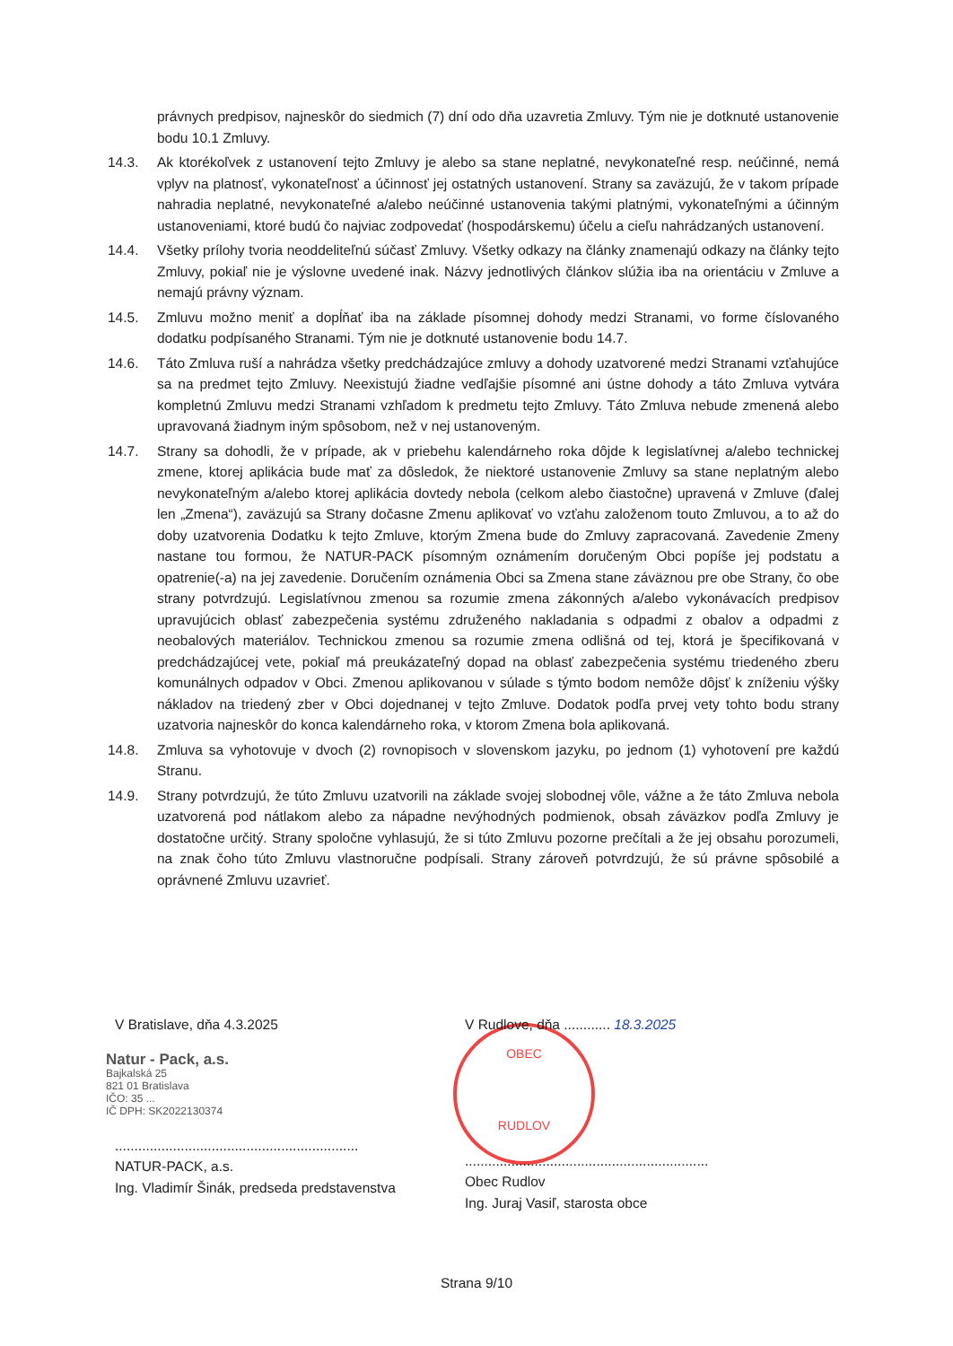právnych predpisov, najneskôr do siedmich (7) dní odo dňa uzavretia Zmluvy. Tým nie je dotknuté ustanovenie bodu 10.1 Zmluvy.
14.3. Ak ktorékoľvek z ustanovení tejto Zmluvy je alebo sa stane neplatné, nevykonateľné resp. neúčinné, nemá vplyv na platnosť, vykonateľnosť a účinnosť jej ostatných ustanovení. Strany sa zaväzujú, že v takom prípade nahradia neplatné, nevykonateľné a/alebo neúčinné ustanovenia takými platnými, vykonateľnými a účinným ustanoveniami, ktoré budú čo najviac zodpovedať (hospodárskemu) účelu a cieľu nahrádzaných ustanovení.
14.4. Všetky prílohy tvoria neoddeliteľnú súčasť Zmluvy. Všetky odkazy na články znamenajú odkazy na články tejto Zmluvy, pokiaľ nie je výslovne uvedené inak. Názvy jednotlivých článkov slúžia iba na orientáciu v Zmluve a nemajú právny význam.
14.5. Zmluvu možno meniť a dopĺňať iba na základe písomnej dohody medzi Stranami, vo forme číslovaného dodatku podpísaného Stranami. Tým nie je dotknuté ustanovenie bodu 14.7.
14.6. Táto Zmluva ruší a nahrádza všetky predchádzajúce zmluvy a dohody uzatvorené medzi Stranami vzťahujúce sa na predmet tejto Zmluvy. Neexistujú žiadne vedľajšie písomné ani ústne dohody a táto Zmluva vytvára kompletnú Zmluvu medzi Stranami vzhľadom k predmetu tejto Zmluvy. Táto Zmluva nebude zmenená alebo upravovaná žiadnym iným spôsobom, než v nej ustanoveným.
14.7. Strany sa dohodli, že v prípade, ak v priebehu kalendárneho roka dôjde k legislatívnej a/alebo technickej zmene, ktorej aplikácia bude mať za dôsledok, že niektoré ustanovenie Zmluvy sa stane neplatným alebo nevykonateľným a/alebo ktorej aplikácia dovtedy nebola (celkom alebo čiastočne) upravená v Zmluve (ďalej len „Zmena“), zaväzujú sa Strany dočasne Zmenu aplikovať vo vzťahu založenom touto Zmluvou, a to až do doby uzatvorenia Dodatku k tejto Zmluve, ktorým Zmena bude do Zmluvy zapracovaná. Zavedenie Zmeny nastane tou formou, že NATUR-PACK písomným oznámením doručeným Obci popíše jej podstatu a opatrenie(-a) na jej zavedenie. Doručením oznámenia Obci sa Zmena stane záväznou pre obe Strany, čo obe strany potvrdzujú. Legislatívnou zmenou sa rozumie zmena zákonných a/alebo vykonávacích predpisov upravujúcich oblasť zabezpečenia systému združeného nakladania s odpadmi z obalov a odpadmi z neobalových materiálov. Technickou zmenou sa rozumie zmena odlišná od tej, ktorá je špecifikovaná v predchádzajúcej vete, pokiaľ má preukázateľný dopad na oblasť zabezpečenia systému triedeného zberu komunálnych odpadov v Obci. Zmenou aplikovanou v súlade s týmto bodom nemôže dôjsť k zníženiu výšky nákladov na triedený zber v Obci dojednanej v tejto Zmluve. Dodatok podľa prvej vety tohto bodu strany uzatvoria najneskôr do konca kalendárneho roka, v ktorom Zmena bola aplikovaná.
14.8. Zmluva sa vyhotovuje v dvoch (2) rovnopisoch v slovenskom jazyku, po jednom (1) vyhotovení pre každú Stranu.
14.9. Strany potvrdzujú, že túto Zmluvu uzatvorili na základe svojej slobodnej vôle, vážne a že táto Zmluva nebola uzatvorená pod nátlakom alebo za nápadne nevýhodných podmienok, obsah záväzkov podľa Zmluvy je dostatočne určitý. Strany spoločne vyhlasujú, že si túto Zmluvu pozorne prečítali a že jej obsahu porozumeli, na znak čoho túto Zmluvu vlastnoručne podpísali. Strany zároveň potvrdzujú, že sú právne spôsobilé a oprávnené Zmluvu uzavrieť.
OBEC
RUDLOV
V Bratislave, dňa 4.3.2025
Natur - Pack, a.s.
Bajkalská 25
821 01 Bratislava
IČO: 35 ...
IČ DPH: SK2022130374
...............................................................
NATUR-PACK, a.s.
Ing. Vladimír Šinák, predseda predstavenstva
V Rudlove, dňa ............ 18.3.2025
...............................................................
Obec Rudlov
Ing. Juraj Vasiľ, starosta obce
Strana 9/10